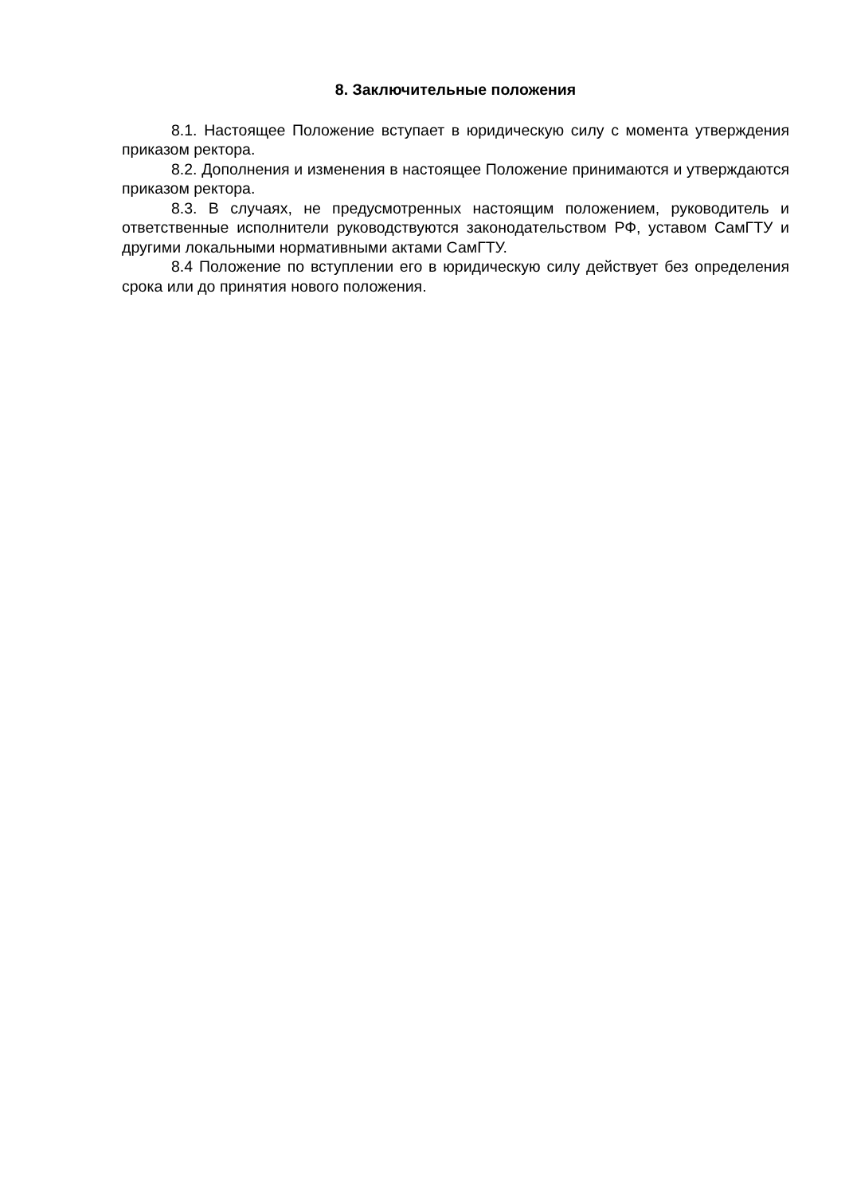8. Заключительные положения
8.1. Настоящее Положение вступает в юридическую силу с момента утверждения приказом ректора.
8.2. Дополнения и изменения в настоящее Положение принимаются и утверждаются приказом ректора.
8.3. В случаях, не предусмотренных настоящим положением, руководитель и ответственные исполнители руководствуются законодательством РФ, уставом СамГТУ и другими локальными нормативными актами СамГТУ.
8.4 Положение по вступлении его в юридическую силу действует без определения срока или до принятия нового положения.